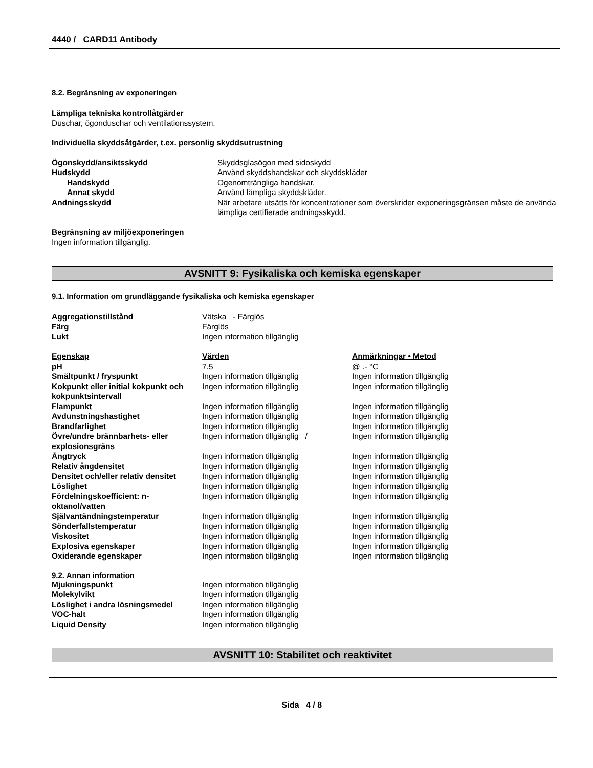4440 / CARD11 Antibody
8.2. Begränsning av exponeringen
Lämpliga tekniska kontrollåtgärder
Duschar, ögonduschar och ventilationssystem.
Individuella skyddsåtgärder, t.ex. personlig skyddsutrustning
| Ögonskydd/ansiktsskydd | Skyddsglasögon med sidoskydd |
| Hudskydd | Använd skyddshandskar och skyddskläder |
| Handskydd | Ogenomträngliga handskar. |
| Annat skydd | Använd lämpliga skyddskläder. |
| Andningsskydd | När arbetare utsätts för koncentrationer som överskrider exponeringsgränsen måste de använda lämpliga certifierade andningsskydd. |
Begränsning av miljöexponeringen
Ingen information tillgänglig.
AVSNITT 9: Fysikaliska och kemiska egenskaper
9.1. Information om grundläggande fysikaliska och kemiska egenskaper
| Aggregationstillstånd | Vätska - Färglös |
| Färg | Färglös |
| Lukt | Ingen information tillgänglig |
| Egenskap | Värden | Anmärkningar • Metod |
| --- | --- | --- |
| pH | 7.5 | @ .- °C |
| Smältpunkt / fryspunkt | Ingen information tillgänglig | Ingen information tillgänglig |
| Kokpunkt eller initial kokpunkt och kokpunktsintervall | Ingen information tillgänglig | Ingen information tillgänglig |
| Flampunkt | Ingen information tillgänglig | Ingen information tillgänglig |
| Avdunstningshastighet | Ingen information tillgänglig | Ingen information tillgänglig |
| Brandfarlighet | Ingen information tillgänglig | Ingen information tillgänglig |
| Övre/undre brännbarhets- eller explosionsgräns | Ingen information tillgänglig / | Ingen information tillgänglig |
| Ångtryck | Ingen information tillgänglig | Ingen information tillgänglig |
| Relativ ångdensitet | Ingen information tillgänglig | Ingen information tillgänglig |
| Densitet och/eller relativ densitet | Ingen information tillgänglig | Ingen information tillgänglig |
| Löslighet | Ingen information tillgänglig | Ingen information tillgänglig |
| Fördelningskoefficient: n-oktanol/vatten | Ingen information tillgänglig | Ingen information tillgänglig |
| Självantändningstemperatur | Ingen information tillgänglig | Ingen information tillgänglig |
| Sönderfallstemperatur | Ingen information tillgänglig | Ingen information tillgänglig |
| Viskositet | Ingen information tillgänglig | Ingen information tillgänglig |
| Explosiva egenskaper | Ingen information tillgänglig | Ingen information tillgänglig |
| Oxiderande egenskaper | Ingen information tillgänglig | Ingen information tillgänglig |
9.2. Annan information
| Mjukningspunkt | Ingen information tillgänglig |
| Molekylvikt | Ingen information tillgänglig |
| Löslighet i andra lösningsmedel | Ingen information tillgänglig |
| VOC-halt | Ingen information tillgänglig |
| Liquid Density | Ingen information tillgänglig |
AVSNITT 10: Stabilitet och reaktivitet
Sida 4 / 8